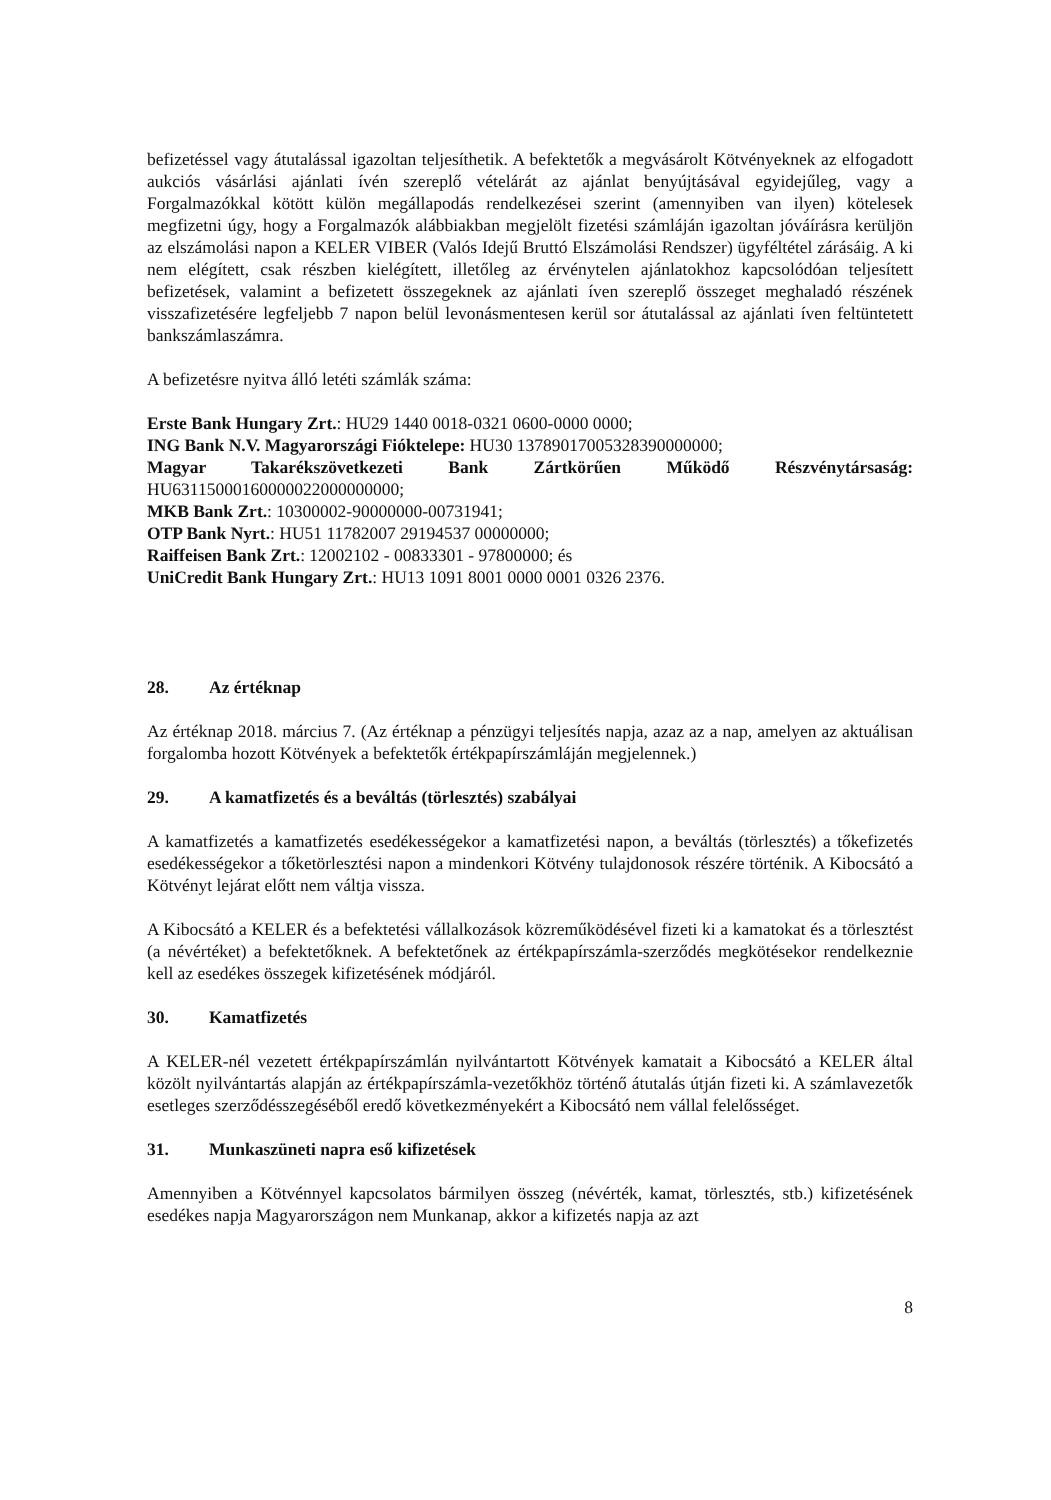befizetéssel vagy átutalással igazoltan teljesíthetik. A befektetők a megvásárolt Kötvényeknek az elfogadott aukciós vásárlási ajánlati ívén szereplő vételárát az ajánlat benyújtásával egyidejűleg, vagy a Forgalmazókkal kötött külön megállapodás rendelkezései szerint (amennyiben van ilyen) kötelesek megfizetni úgy, hogy a Forgalmazók alábbiakban megjelölt fizetési számláján igazoltan jóváírásra kerüljön az elszámolási napon a KELER VIBER (Valós Idejű Bruttó Elszámolási Rendszer) ügyféltétel zárásáig. A ki nem elégített, csak részben kielégített, illetőleg az érvénytelen ajánlatokhoz kapcsolódóan teljesített befizetések, valamint a befizetett összegeknek az ajánlati íven szereplő összeget meghaladó részének visszafizetésére legfeljebb 7 napon belül levonásmentesen kerül sor átutalással az ajánlati íven feltüntetett bankszámlaszámra.
A befizetésre nyitva álló letéti számlák száma:
Erste Bank Hungary Zrt.: HU29 1440 0018-0321 0600-0000 0000;
ING Bank N.V. Magyarországi Fióktelepe: HU30 13789017005328390000000;
Magyar Takarékszövetkezeti Bank Zártkörűen Működő Részvénytársaság: HU63115000160000022000000000;
MKB Bank Zrt.: 10300002-90000000-00731941;
OTP Bank Nyrt.: HU51 11782007 29194537 00000000;
Raiffeisen Bank Zrt.: 12002102 - 00833301 - 97800000; és
UniCredit Bank Hungary Zrt.: HU13 1091 8001 0000 0001 0326 2376.
28. Az értéknap
Az értéknap 2018. március 7. (Az értéknap a pénzügyi teljesítés napja, azaz az a nap, amelyen az aktuálisan forgalomba hozott Kötvények a befektetők értékpapírszámláján megjelennek.)
29. A kamatfizetés és a beváltás (törlesztés) szabályai
A kamatfizetés a kamatfizetés esedékességekor a kamatfizetési napon, a beváltás (törlesztés) a tőkefizetés esedékességekor a tőketörlesztési napon a mindenkori Kötvény tulajdonosok részére történik. A Kibocsátó a Kötvényt lejárat előtt nem váltja vissza.
A Kibocsátó a KELER és a befektetési vállalkozások közreműködésével fizeti ki a kamatokat és a törlesztést (a névértéket) a befektetőknek. A befektetőnek az értékpapírszámla-szerződés megkötésekor rendelkeznie kell az esedékes összegek kifizetésének módjáról.
30. Kamatfizetés
A KELER-nél vezetett értékpapírszámlán nyilvántartott Kötvények kamatait a Kibocsátó a KELER által közölt nyilvántartás alapján az értékpapírszámla-vezetőkhöz történő átutalás útján fizeti ki. A számlavezetők esetleges szerződésszegéséből eredő következményekért a Kibocsátó nem vállal felelősséget.
31. Munkaszüneti napra eső kifizetések
Amennyiben a Kötvénnyel kapcsolatos bármilyen összeg (névérték, kamat, törlesztés, stb.) kifizetésének esedékes napja Magyarországon nem Munkanap, akkor a kifizetés napja az azt
8